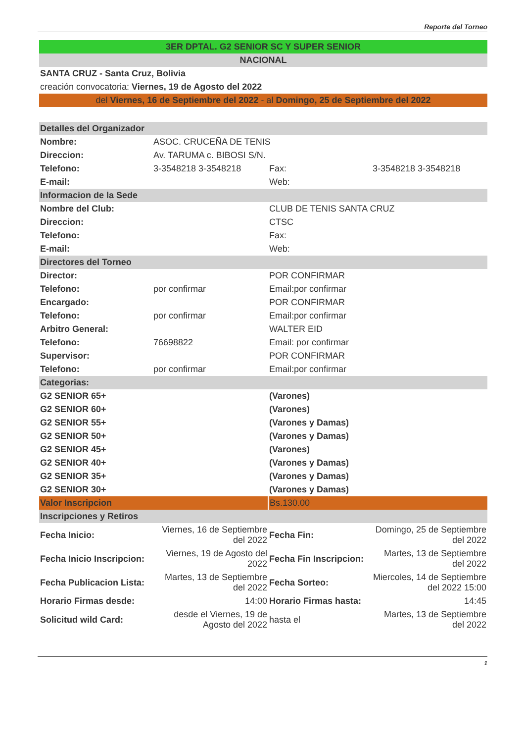Reporte del Torneo
| 3ER DPTAL. G2 SENIOR SC Y SUPER SENIOR | | | |
| NACIONAL | | | |
| SANTA CRUZ - Santa Cruz, Bolivia | | | |
| creación convocatoria: Viernes, 19 de Agosto del 2022 | | | |
| del Viernes, 16 de Septiembre del 2022 - al Domingo, 25 de Septiembre del 2022 | | | |
| Detalles del Organizador | | | |
| Nombre: | ASOC. CRUCEÑA DE TENIS | | |
| Direccion: | Av. TARUMA c. BIBOSI S/N. | | |
| Telefono: | 3-3548218 3-3548218 | Fax: | 3-3548218 3-3548218 |
| E-mail: | | Web: | |
| Informacion de la Sede | | | |
| Nombre del Club: | | CLUB DE TENIS SANTA CRUZ | |
| Direccion: | | CTSC | |
| Telefono: | | Fax: | |
| E-mail: | | Web: | |
| Directores del Torneo | | | |
| Director: | | POR CONFIRMAR | |
| Telefono: | por confirmar | Email:por confirmar | |
| Encargado: | | POR CONFIRMAR | |
| Telefono: | por confirmar | Email:por confirmar | |
| Arbitro General: | | WALTER EID | |
| Telefono: | 76698822 | Email: por confirmar | |
| Supervisor: | | POR CONFIRMAR | |
| Telefono: | por confirmar | Email:por confirmar | |
| Categorias: | | | |
| G2 SENIOR 65+ | | (Varones) | |
| G2 SENIOR 60+ | | (Varones) | |
| G2 SENIOR 55+ | | (Varones y Damas) | |
| G2 SENIOR 50+ | | (Varones y Damas) | |
| G2 SENIOR 45+ | | (Varones) | |
| G2 SENIOR 40+ | | (Varones y Damas) | |
| G2 SENIOR 35+ | | (Varones y Damas) | |
| G2 SENIOR 30+ | | (Varones y Damas) | |
| Valor Inscripcion | | Bs.130.00 | |
| Inscripciones y Retiros | | | |
| Fecha Inicio: | Viernes, 16 de Septiembre del 2022 | Fecha Fin: | Domingo, 25 de Septiembre del 2022 |
| Fecha Inicio Inscripcion: | Viernes, 19 de Agosto del 2022 | Fecha Fin Inscripcion: | Martes, 13 de Septiembre del 2022 |
| Fecha Publicacion Lista: | Martes, 13 de Septiembre del 2022 | Fecha Sorteo: | Miercoles, 14 de Septiembre del 2022 15:00 |
| Horario Firmas desde: | 14:00 | Horario Firmas hasta: | 14:45 |
| Solicitud wild Card: | desde el Viernes, 19 de Agosto del 2022 | hasta el | Martes, 13 de Septiembre del 2022 |
1